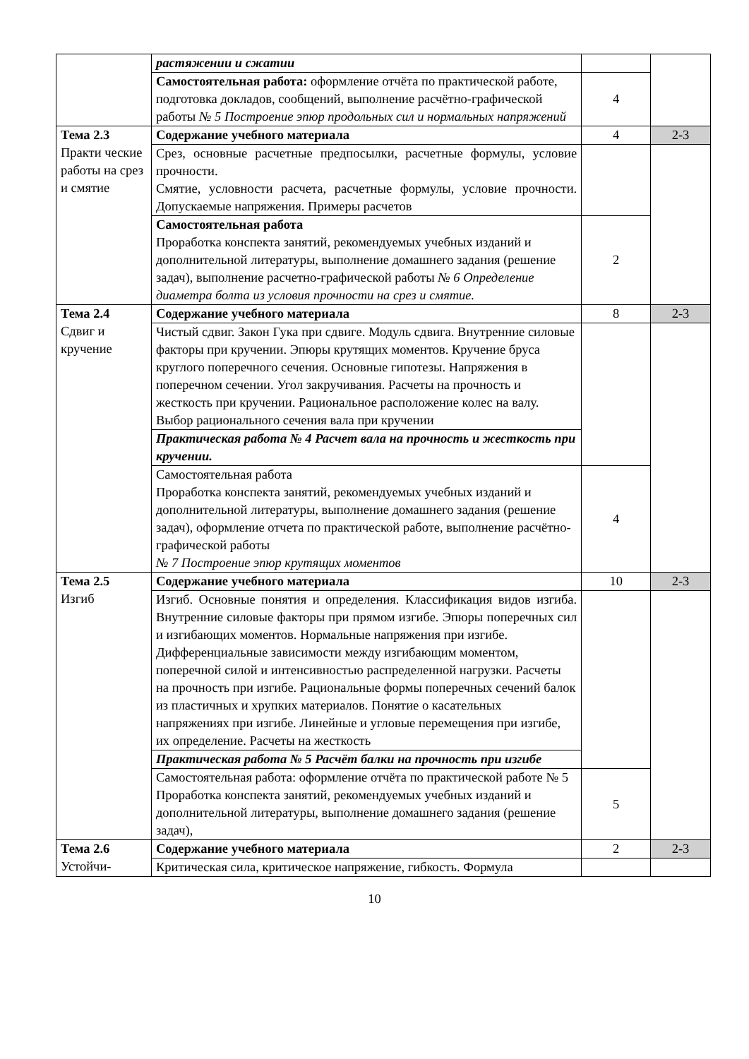| | растяжении и сжатии | | |
| | Самостоятельная работа: оформление отчёта по практической работе, подготовка докладов, сообщений, выполнение расчётно-графической работы № 5 Построение эпюр продольных сил и нормальных напряжений | 4 | |
| Тема 2.3 Практи ческие работы на срез и смятие | Содержание учебного материала | 4 | 2-3 |
| | Срез, основные расчетные предпосылки, расчетные формулы, условие прочности. Смятие, условности расчета, расчетные формулы, условие прочности. Допускаемые напряжения. Примеры расчетов | | |
| | Самостоятельная работа Проработка конспекта занятий, рекомендуемых учебных изданий и дополнительной литературы, выполнение домашнего задания (решение задач), выполнение расчетно-графической работы № 6 Определение диаметра болта из условия прочности на срез и смятие. | 2 | |
| Тема 2.4 Сдвиг и кручение | Содержание учебного материала | 8 | 2-3 |
| | Чистый сдвиг. Закон Гука при сдвиге. Модуль сдвига. Внутренние силовые факторы при кручении. Эпюры крутящих моментов. Кручение бруса круглого поперечного сечения. Основные гипотезы. Напряжения в поперечном сечении. Угол закручивания. Расчеты на прочность и жесткость при кручении. Рациональное расположение колес на валу. Выбор рационального сечения вала при кручении | | |
| | Практическая работа № 4 Расчет вала на прочность и жесткость при кручении. | | |
| | Самостоятельная работа Проработка конспекта занятий, рекомендуемых учебных изданий и дополнительной литературы, выполнение домашнего задания (решение задач), оформление отчета по практической работе, выполнение расчётно-графической работы № 7 Построение эпюр крутящих моментов | 4 | |
| Тема 2.5 Изгиб | Содержание учебного материала | 10 | 2-3 |
| | Изгиб. Основные понятия и определения. Классификация видов изгиба. Внутренние силовые факторы при прямом изгибе. Эпюры поперечных сил и изгибающих моментов. Нормальные напряжения при изгибе. Дифференциальные зависимости между изгибающим моментом, поперечной силой и интенсивностью распределенной нагрузки. Расчеты на прочность при изгибе. Рациональные формы поперечных сечений балок из пластичных и хрупких материалов. Понятие о касательных напряжениях при изгибе. Линейные и угловые перемещения при изгибе, их определение. Расчеты на жесткость | | |
| | Практическая работа № 5 Расчёт балки на прочность при изгибе | | |
| | Самостоятельная работа: оформление отчёта по практической работе № 5 Проработка конспекта занятий, рекомендуемых учебных изданий и дополнительной литературы, выполнение домашнего задания (решение задач), | 5 | |
| Тема 2.6 Устойчи- | Содержание учебного материала | 2 | 2-3 |
| | Критическая сила, критическое напряжение, гибкость. Формула | | |
10